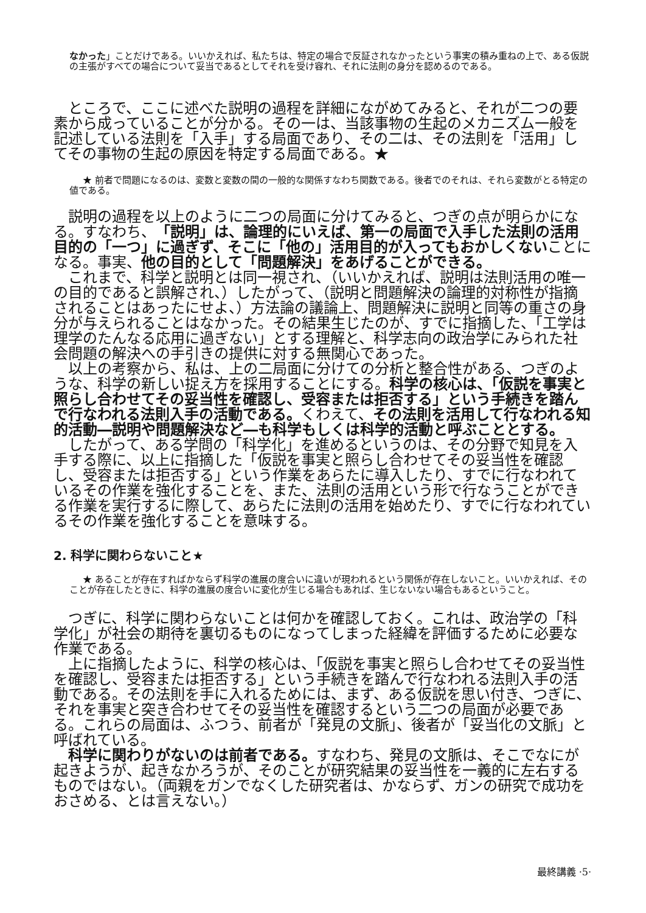なかった」ことだけである。いいかえれば、私たちは、特定の場合で反証されなかったという事実の積み重ねの上で、ある仮説の主張がすべての場合について妥当であるとしてそれを受け容れ、それに法則の身分を認めるのである。
ところで、ここに述べた説明の過程を詳細にながめてみると、それが二つの要素から成っていることが分かる。その一は、当該事物の生起のメカニズム一般を記述している法則を「入手」する局面であり、その二は、その法則を「活用」してその事物の生起の原因を特定する局面である。★
★ 前者で問題になるのは、変数と変数の間の一般的な関係すなわち関数である。後者でのそれは、それら変数がとる特定の値である。
説明の過程を以上のように二つの局面に分けてみると、つぎの点が明らかになる。すなわち、「説明」は、論理的にいえば、第一の局面で入手した法則の活用目的の「一つ」に過ぎず、そこに「他の」活用目的が入ってもおかしくないことになる。事実、他の目的として「問題解決」をあげることができる。
これまで、科学と説明とは同一視され、（いいかえれば、説明は法則活用の唯一の目的であると誤解され、）したがって、（説明と問題解決の論理的対称性が指摘されることはあったにせよ、）方法論の議論上、問題解決に説明と同等の重さの身分が与えられることはなかった。その結果生じたのが、すでに指摘した、「工学は理学のたんなる応用に過ぎない」とする理解と、科学志向の政治学にみられた社会問題の解決への手引きの提供に対する無関心であった。
以上の考察から、私は、上の二局面に分けての分析と整合性がある、つぎのような、科学の新しい捉え方を採用することにする。科学の核心は、「仮説を事実と照らし合わせてその妥当性を確認し、受容または拒否する」という手続きを踏んで行なわれる法則入手の活動である。くわえて、その法則を活用して行なわれる知的活動―説明や問題解決など―も科学もしくは科学的活動と呼ぶこととする。
したがって、ある学問の「科学化」を進めるというのは、その分野で知見を入手する際に、以上に指摘した「仮説を事実と照らし合わせてその妥当性を確認し、受容または拒否する」という作業をあらたに導入したり、すでに行なわれているその作業を強化することを、また、法則の活用という形で行なうことができる作業を実行するに際して、あらたに法則の活用を始めたり、すでに行なわれているその作業を強化することを意味する。
2. 科学に関わらないこと★
★ あることが存在すればかならず科学の進展の度合いに違いが現われるという関係が存在しないこと。いいかえれば、そのことが存在したときに、科学の進展の度合いに変化が生じる場合もあれば、生じないない場合もあるということ。
つぎに、科学に関わらないことは何かを確認しておく。これは、政治学の「科学化」が社会の期待を裏切るものになってしまった経緯を評価するために必要な作業である。
上に指摘したように、科学の核心は、「仮説を事実と照らし合わせてその妥当性を確認し、受容または拒否する」という手続きを踏んで行なわれる法則入手の活動である。その法則を手に入れるためには、まず、ある仮説を思い付き、つぎに、それを事実と突き合わせてその妥当性を確認するという二つの局面が必要である。これらの局面は、ふつう、前者が「発見の文脈」、後者が「妥当化の文脈」と呼ばれている。
科学に関わりがないのは前者である。すなわち、発見の文脈は、そこでなにが起きようが、起きなかろうが、そのことが研究結果の妥当性を一義的に左右するものではない。（両親をガンでなくした研究者は、かならず、ガンの研究で成功をおさめる、とは言えない。）
最終講義 ·5·